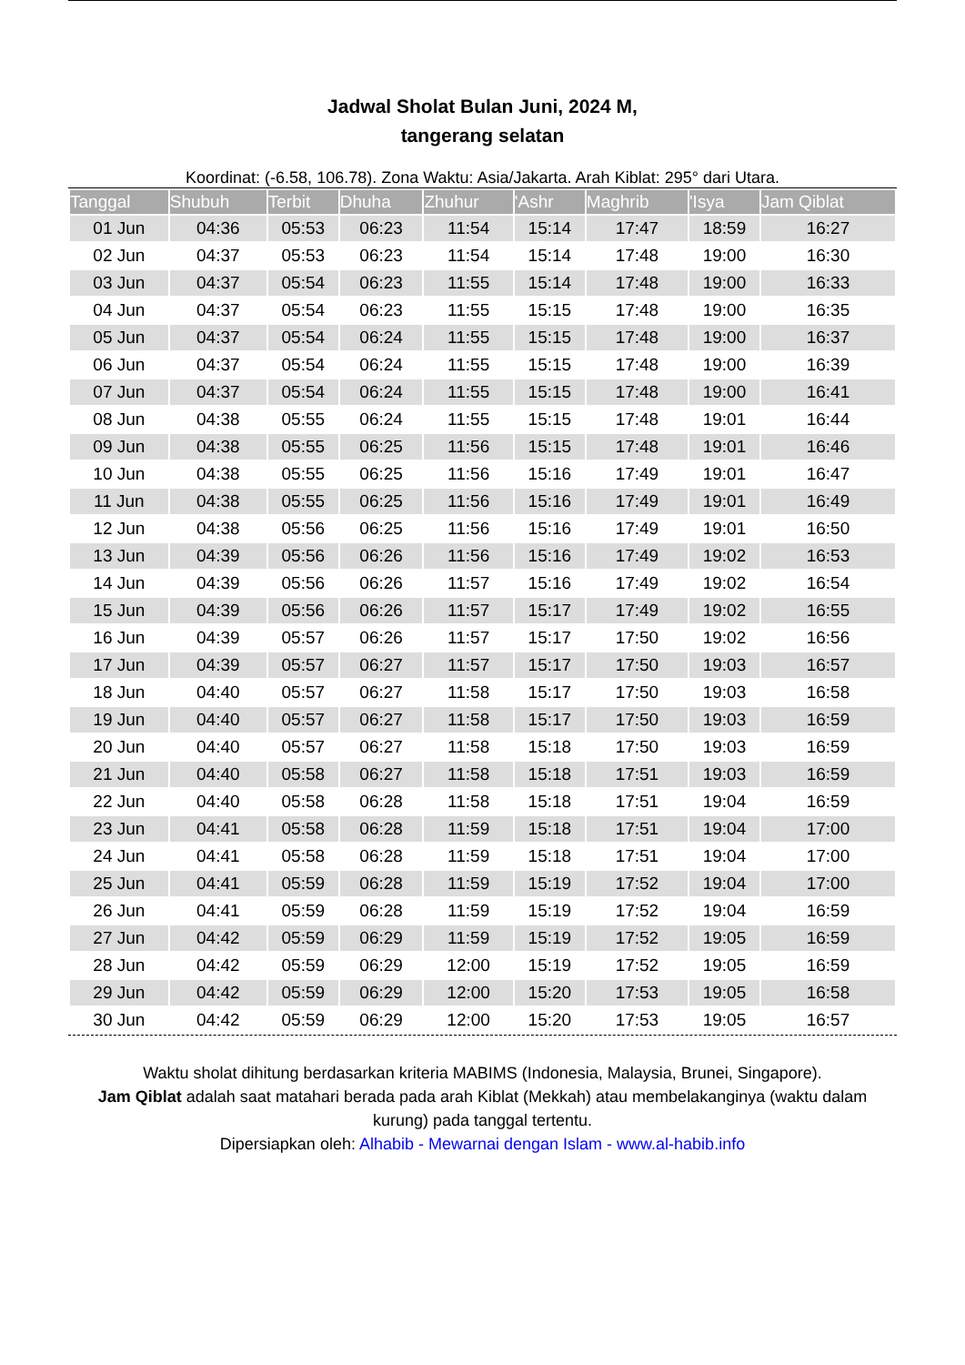Jadwal Sholat Bulan Juni, 2024 M,
tangerang selatan
Koordinat: (-6.58, 106.78). Zona Waktu: Asia/Jakarta. Arah Kiblat: 295° dari Utara.
| Tanggal | Shubuh | Terbit | Dhuha | Zhuhur | 'Ashr | Maghrib | 'Isya | Jam Qiblat |
| --- | --- | --- | --- | --- | --- | --- | --- | --- |
| 01 Jun | 04:36 | 05:53 | 06:23 | 11:54 | 15:14 | 17:47 | 18:59 | 16:27 |
| 02 Jun | 04:37 | 05:53 | 06:23 | 11:54 | 15:14 | 17:48 | 19:00 | 16:30 |
| 03 Jun | 04:37 | 05:54 | 06:23 | 11:55 | 15:14 | 17:48 | 19:00 | 16:33 |
| 04 Jun | 04:37 | 05:54 | 06:23 | 11:55 | 15:15 | 17:48 | 19:00 | 16:35 |
| 05 Jun | 04:37 | 05:54 | 06:24 | 11:55 | 15:15 | 17:48 | 19:00 | 16:37 |
| 06 Jun | 04:37 | 05:54 | 06:24 | 11:55 | 15:15 | 17:48 | 19:00 | 16:39 |
| 07 Jun | 04:37 | 05:54 | 06:24 | 11:55 | 15:15 | 17:48 | 19:00 | 16:41 |
| 08 Jun | 04:38 | 05:55 | 06:24 | 11:55 | 15:15 | 17:48 | 19:01 | 16:44 |
| 09 Jun | 04:38 | 05:55 | 06:25 | 11:56 | 15:15 | 17:48 | 19:01 | 16:46 |
| 10 Jun | 04:38 | 05:55 | 06:25 | 11:56 | 15:16 | 17:49 | 19:01 | 16:47 |
| 11 Jun | 04:38 | 05:55 | 06:25 | 11:56 | 15:16 | 17:49 | 19:01 | 16:49 |
| 12 Jun | 04:38 | 05:56 | 06:25 | 11:56 | 15:16 | 17:49 | 19:01 | 16:50 |
| 13 Jun | 04:39 | 05:56 | 06:26 | 11:56 | 15:16 | 17:49 | 19:02 | 16:53 |
| 14 Jun | 04:39 | 05:56 | 06:26 | 11:57 | 15:16 | 17:49 | 19:02 | 16:54 |
| 15 Jun | 04:39 | 05:56 | 06:26 | 11:57 | 15:17 | 17:49 | 19:02 | 16:55 |
| 16 Jun | 04:39 | 05:57 | 06:26 | 11:57 | 15:17 | 17:50 | 19:02 | 16:56 |
| 17 Jun | 04:39 | 05:57 | 06:27 | 11:57 | 15:17 | 17:50 | 19:03 | 16:57 |
| 18 Jun | 04:40 | 05:57 | 06:27 | 11:58 | 15:17 | 17:50 | 19:03 | 16:58 |
| 19 Jun | 04:40 | 05:57 | 06:27 | 11:58 | 15:17 | 17:50 | 19:03 | 16:59 |
| 20 Jun | 04:40 | 05:57 | 06:27 | 11:58 | 15:18 | 17:50 | 19:03 | 16:59 |
| 21 Jun | 04:40 | 05:58 | 06:27 | 11:58 | 15:18 | 17:51 | 19:03 | 16:59 |
| 22 Jun | 04:40 | 05:58 | 06:28 | 11:58 | 15:18 | 17:51 | 19:04 | 16:59 |
| 23 Jun | 04:41 | 05:58 | 06:28 | 11:59 | 15:18 | 17:51 | 19:04 | 17:00 |
| 24 Jun | 04:41 | 05:58 | 06:28 | 11:59 | 15:18 | 17:51 | 19:04 | 17:00 |
| 25 Jun | 04:41 | 05:59 | 06:28 | 11:59 | 15:19 | 17:52 | 19:04 | 17:00 |
| 26 Jun | 04:41 | 05:59 | 06:28 | 11:59 | 15:19 | 17:52 | 19:04 | 16:59 |
| 27 Jun | 04:42 | 05:59 | 06:29 | 11:59 | 15:19 | 17:52 | 19:05 | 16:59 |
| 28 Jun | 04:42 | 05:59 | 06:29 | 12:00 | 15:19 | 17:52 | 19:05 | 16:59 |
| 29 Jun | 04:42 | 05:59 | 06:29 | 12:00 | 15:20 | 17:53 | 19:05 | 16:58 |
| 30 Jun | 04:42 | 05:59 | 06:29 | 12:00 | 15:20 | 17:53 | 19:05 | 16:57 |
Waktu sholat dihitung berdasarkan kriteria MABIMS (Indonesia, Malaysia, Brunei, Singapore).
Jam Qiblat adalah saat matahari berada pada arah Kiblat (Mekkah) atau membelakanginya (waktu dalam kurung) pada tanggal tertentu.
Dipersiapkan oleh: Alhabib - Mewarnai dengan Islam - www.al-habib.info